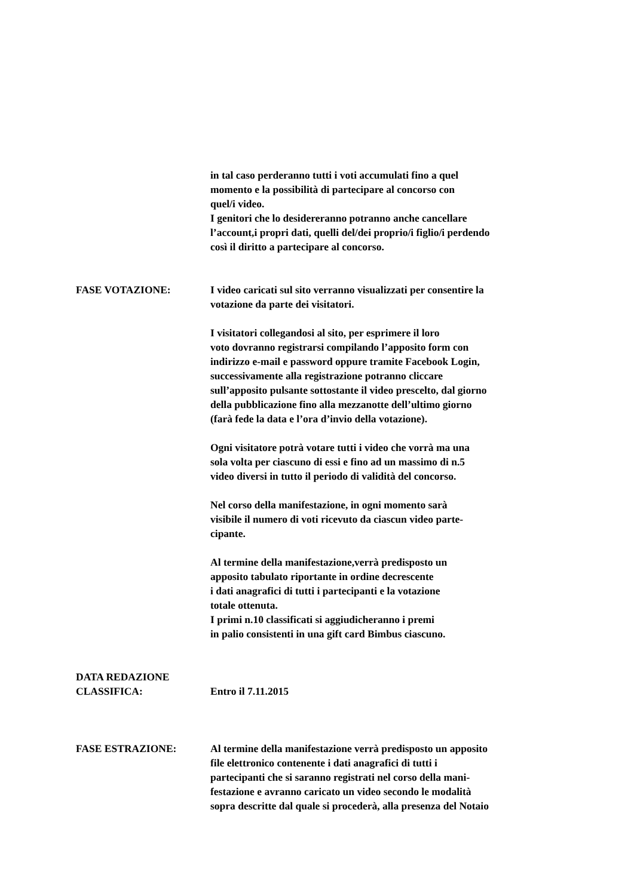in tal caso perderanno tutti i voti accumulati fino a quel
momento e la possibilità di partecipare al concorso con
quel/i video.
I genitori che lo desidereranno potranno anche cancellare
l’account,i propri dati, quelli del/dei proprio/i figlio/i perdendo
così il diritto a partecipare al concorso.
FASE VOTAZIONE: I video caricati sul sito verranno visualizzati per consentire la
votazione da parte dei visitatori.
I visitatori collegandosi al sito, per esprimere il loro
voto dovranno registrarsi compilando l’apposito form con
indirizzo e-mail e password oppure tramite Facebook Login,
successivamente alla registrazione potranno cliccare
sull’apposito pulsante sottostante il video prescelto, dal giorno
della pubblicazione fino alla mezzanotte dell’ultimo giorno
(farà fede la data e l’ora d’invio della votazione).
Ogni visitatore potrà votare tutti i video che vorrà ma una
sola volta per ciascuno di essi e fino ad un massimo di n.5
video diversi in tutto il periodo di validità del concorso.
Nel corso della manifestazione, in ogni momento sarà
visibile il numero di voti ricevuto da ciascun video parte-
cipante.
Al termine della manifestazione,verrà predisposto un
apposito tabulato riportante in ordine decrescente
i dati anagrafici di tutti i partecipanti e la votazione
totale ottenuta.
I primi n.10 classificati si aggiudicheranno i premi
in palio consistenti in una gift card Bimbus ciascuno.
DATA REDAZIONE
CLASSIFICA:
Entro il 7.11.2015
FASE ESTRAZIONE: Al termine della manifestazione verrà predisposto un apposito
file elettronico contenente i dati anagrafici di tutti i
partecipanti che si saranno registrati nel corso della mani-
festazione e avranno caricato un video secondo le modalità
sopra descritte dal quale si procederà, alla presenza del Notaio